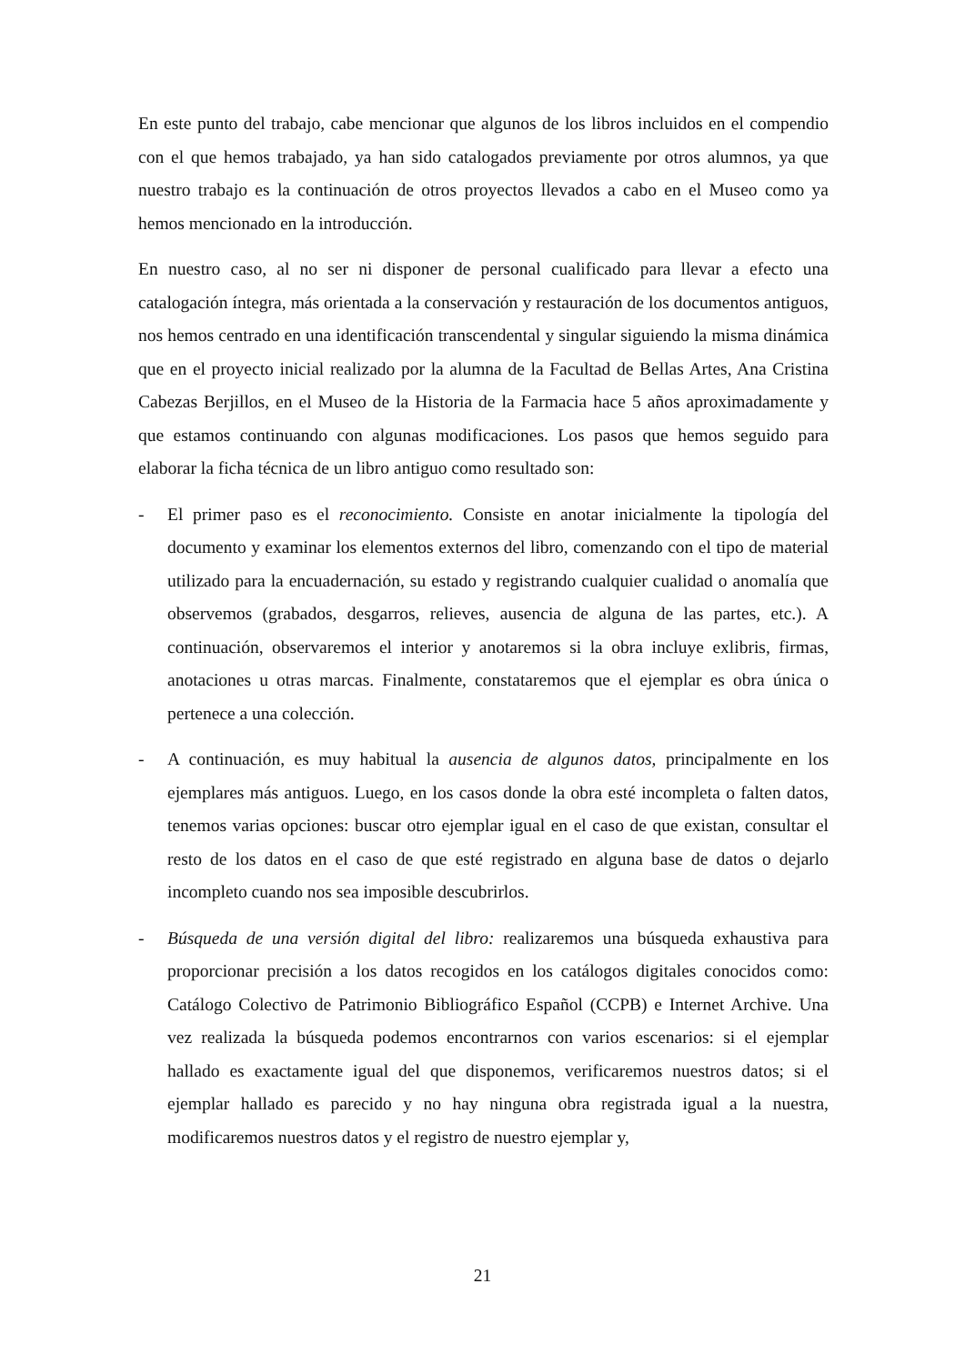En este punto del trabajo, cabe mencionar que algunos de los libros incluidos en el compendio con el que hemos trabajado, ya han sido catalogados previamente por otros alumnos, ya que nuestro trabajo es la continuación de otros proyectos llevados a cabo en el Museo como ya hemos mencionado en la introducción.
En nuestro caso, al no ser ni disponer de personal cualificado para llevar a efecto una catalogación íntegra, más orientada a la conservación y restauración de los documentos antiguos, nos hemos centrado en una identificación transcendental y singular siguiendo la misma dinámica que en el proyecto inicial realizado por la alumna de la Facultad de Bellas Artes, Ana Cristina Cabezas Berjillos, en el Museo de la Historia de la Farmacia hace 5 años aproximadamente y que estamos continuando con algunas modificaciones. Los pasos que hemos seguido para elaborar la ficha técnica de un libro antiguo como resultado son:
- El primer paso es el reconocimiento. Consiste en anotar inicialmente la tipología del documento y examinar los elementos externos del libro, comenzando con el tipo de material utilizado para la encuadernación, su estado y registrando cualquier cualidad o anomalía que observemos (grabados, desgarros, relieves, ausencia de alguna de las partes, etc.). A continuación, observaremos el interior y anotaremos si la obra incluye exlibris, firmas, anotaciones u otras marcas. Finalmente, constataremos que el ejemplar es obra única o pertenece a una colección.
- A continuación, es muy habitual la ausencia de algunos datos, principalmente en los ejemplares más antiguos. Luego, en los casos donde la obra esté incompleta o falten datos, tenemos varias opciones: buscar otro ejemplar igual en el caso de que existan, consultar el resto de los datos en el caso de que esté registrado en alguna base de datos o dejarlo incompleto cuando nos sea imposible descubrirlos.
- Búsqueda de una versión digital del libro: realizaremos una búsqueda exhaustiva para proporcionar precisión a los datos recogidos en los catálogos digitales conocidos como: Catálogo Colectivo de Patrimonio Bibliográfico Español (CCPB) e Internet Archive. Una vez realizada la búsqueda podemos encontrarnos con varios escenarios: si el ejemplar hallado es exactamente igual del que disponemos, verificaremos nuestros datos; si el ejemplar hallado es parecido y no hay ninguna obra registrada igual a la nuestra, modificaremos nuestros datos y el registro de nuestro ejemplar y,
21